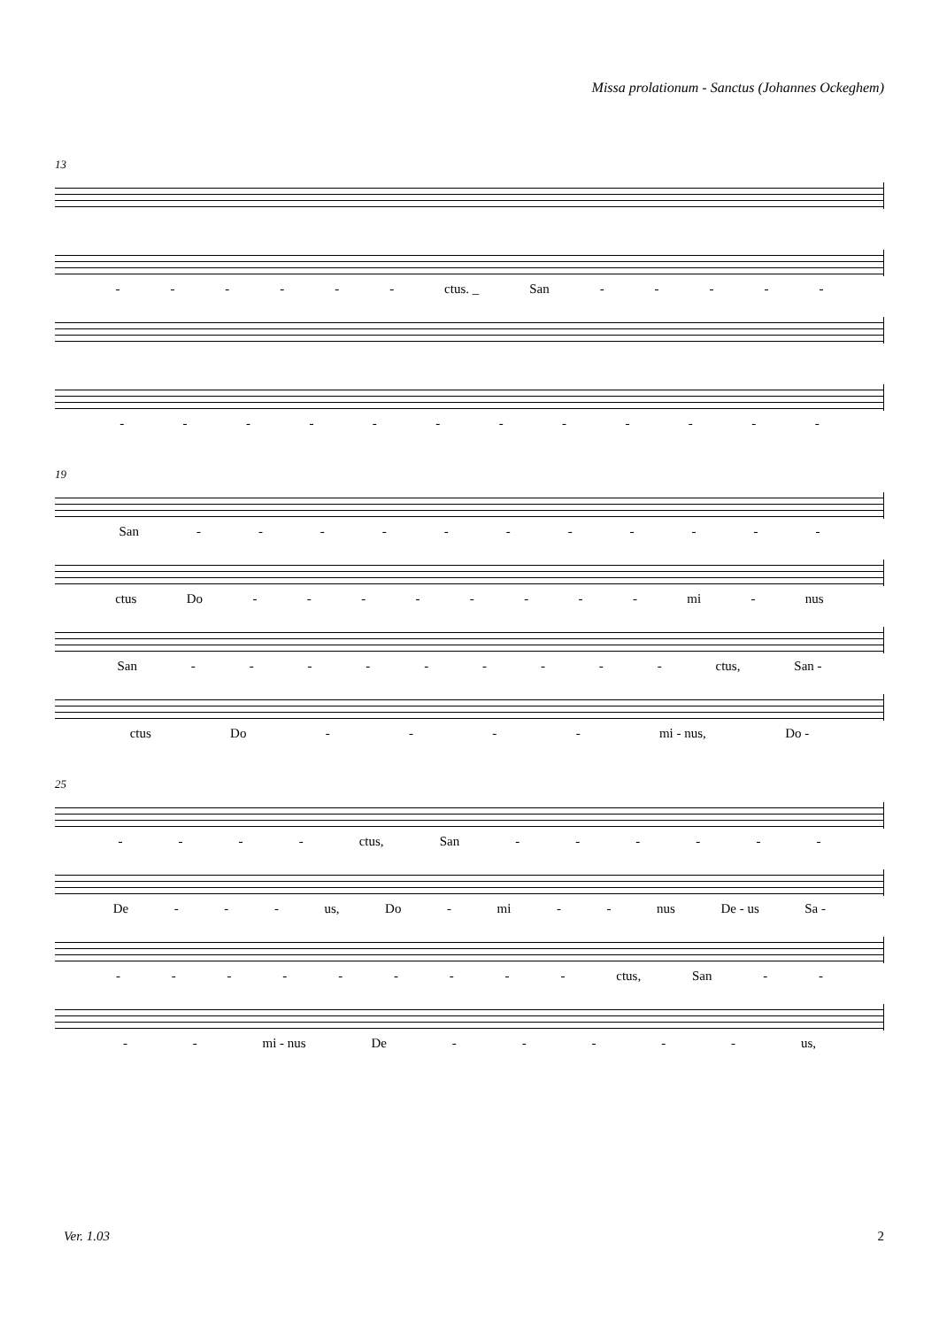Missa prolationum - Sanctus (Johannes Ockeghem)
13
- - - - - - ctus. _ San - - - - -
- - - - - - - - - - - -
19
San - - - - - - - - - - -
ctus Do - - - - - - - - mi - nus
San - - - - - - - - - ctus, San -
ctus Do - - - - mi - nus, Do -
25
- - - - ctus, San - - - - - -
De - - - us, Do - mi - - nus De - us Sa -
- - - - - - - - - ctus, San - -
- - mi - nus De - - - - - us,
Ver. 1.03 2